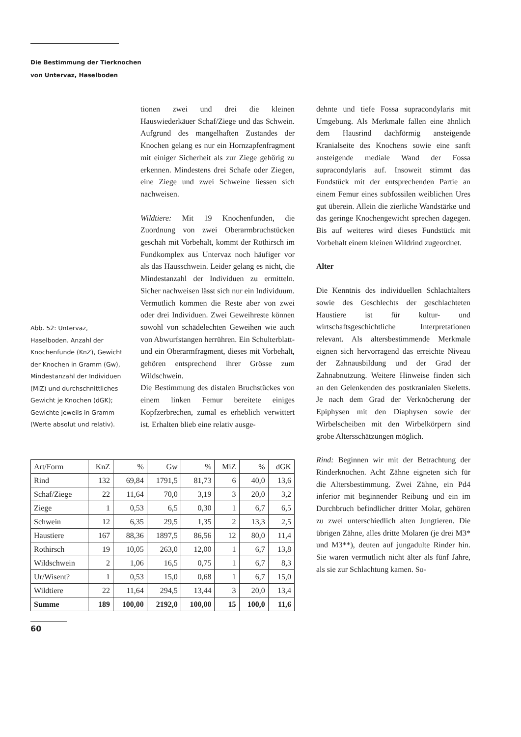Die Bestimmung der Tierknochen
von Untervaz, Haselboden
tionen zwei und drei die kleinen Hauswiederkäuer Schaf/Ziege und das Schwein. Aufgrund des mangelhaften Zustandes der Knochen gelang es nur ein Hornzapfenfragment mit einiger Sicherheit als zur Ziege gehörig zu erkennen. Mindestens drei Schafe oder Ziegen, eine Ziege und zwei Schweine liessen sich nachweisen.
Wildtiere: Mit 19 Knochenfunden, die Zuordnung von zwei Oberarmbruchstücken geschah mit Vorbehalt, kommt der Rothirsch im Fundkomplex aus Untervaz noch häufiger vor als das Hausschwein. Leider gelang es nicht, die Mindestanzahl der Individuen zu ermitteln. Sicher nachweisen lässt sich nur ein Individuum. Vermutlich kommen die Reste aber von zwei oder drei Individuen. Zwei Geweihreste können sowohl von schädelechten Geweihen wie auch von Abwurfstangen herrühren. Ein Schulterblatt- und ein Oberarmfragment, dieses mit Vorbehalt, gehören entsprechend ihrer Grösse zum Wildschwein.
Die Bestimmung des distalen Bruchstückes von einem linken Femur bereitete einiges Kopfzerbrechen, zumal es erheblich verwittert ist. Erhalten blieb eine relativ ausge-
Abb. 52: Untervaz, Haselboden. Anzahl der Knochenfunde (KnZ), Gewicht der Knochen in Gramm (Gw), Mindestanzahl der Individuen (MiZ) und durchschnittliches Gewicht je Knochen (dGK); Gewichte jeweils in Gramm (Werte absolut und relativ).
| Art/Form | KnZ | % | Gw | % | MiZ | % | dGK |
| --- | --- | --- | --- | --- | --- | --- | --- |
| Rind | 132 | 69,84 | 1791,5 | 81,73 | 6 | 40,0 | 13,6 |
| Schaf/Ziege | 22 | 11,64 | 70,0 | 3,19 | 3 | 20,0 | 3,2 |
| Ziege | 1 | 0,53 | 6,5 | 0,30 | 1 | 6,7 | 6,5 |
| Schwein | 12 | 6,35 | 29,5 | 1,35 | 2 | 13,3 | 2,5 |
| Haustiere | 167 | 88,36 | 1897,5 | 86,56 | 12 | 80,0 | 11,4 |
| Rothirsch | 19 | 10,05 | 263,0 | 12,00 | 1 | 6,7 | 13,8 |
| Wildschwein | 2 | 1,06 | 16,5 | 0,75 | 1 | 6,7 | 8,3 |
| Ur/Wisent? | 1 | 0,53 | 15,0 | 0,68 | 1 | 6,7 | 15,0 |
| Wildtiere | 22 | 11,64 | 294,5 | 13,44 | 3 | 20,0 | 13,4 |
| Summe | 189 | 100,00 | 2192,0 | 100,00 | 15 | 100,0 | 11,6 |
60
dehnte und tiefe Fossa supracondylaris mit Umgebung. Als Merkmale fallen eine ähnlich dem Hausrind dachförmig ansteigende Kranialseite des Knochens sowie eine sanft ansteigende mediale Wand der Fossa supracondylaris auf. Insoweit stimmt das Fundstück mit der entsprechenden Partie an einem Femur eines subfossilen weiblichen Ures gut überein. Allein die zierliche Wandstärke und das geringe Knochengewicht sprechen dagegen. Bis auf weiteres wird dieses Fundstück mit Vorbehalt einem kleinen Wildrind zugeordnet.
Alter
Die Kenntnis des individuellen Schlachtalters sowie des Geschlechts der geschlachteten Haustiere ist für kultur- und wirtschaftsgeschichtliche Interpretationen relevant. Als altersbestimmende Merkmale eignen sich hervorragend das erreichte Niveau der Zahnausbildung und der Grad der Zahnabnutzung. Weitere Hinweise finden sich an den Gelenkenden des postkranialen Skeletts. Je nach dem Grad der Verknöcherung der Epiphysen mit den Diaphysen sowie der Wirbelscheiben mit den Wirbelkörpern sind grobe Altersschätzungen möglich.
Rind: Beginnen wir mit der Betrachtung der Rinderknochen. Acht Zähne eigneten sich für die Altersbestimmung. Zwei Zähne, ein Pd4 inferior mit beginnender Reibung und ein im Durchbruch befindlicher dritter Molar, gehören zu zwei unterschiedlich alten Jungtieren. Die übrigen Zähne, alles dritte Molaren (je drei M3* und M3**), deuten auf jungadulte Rinder hin. Sie waren vermutlich nicht älter als fünf Jahre, als sie zur Schlachtung kamen. So-